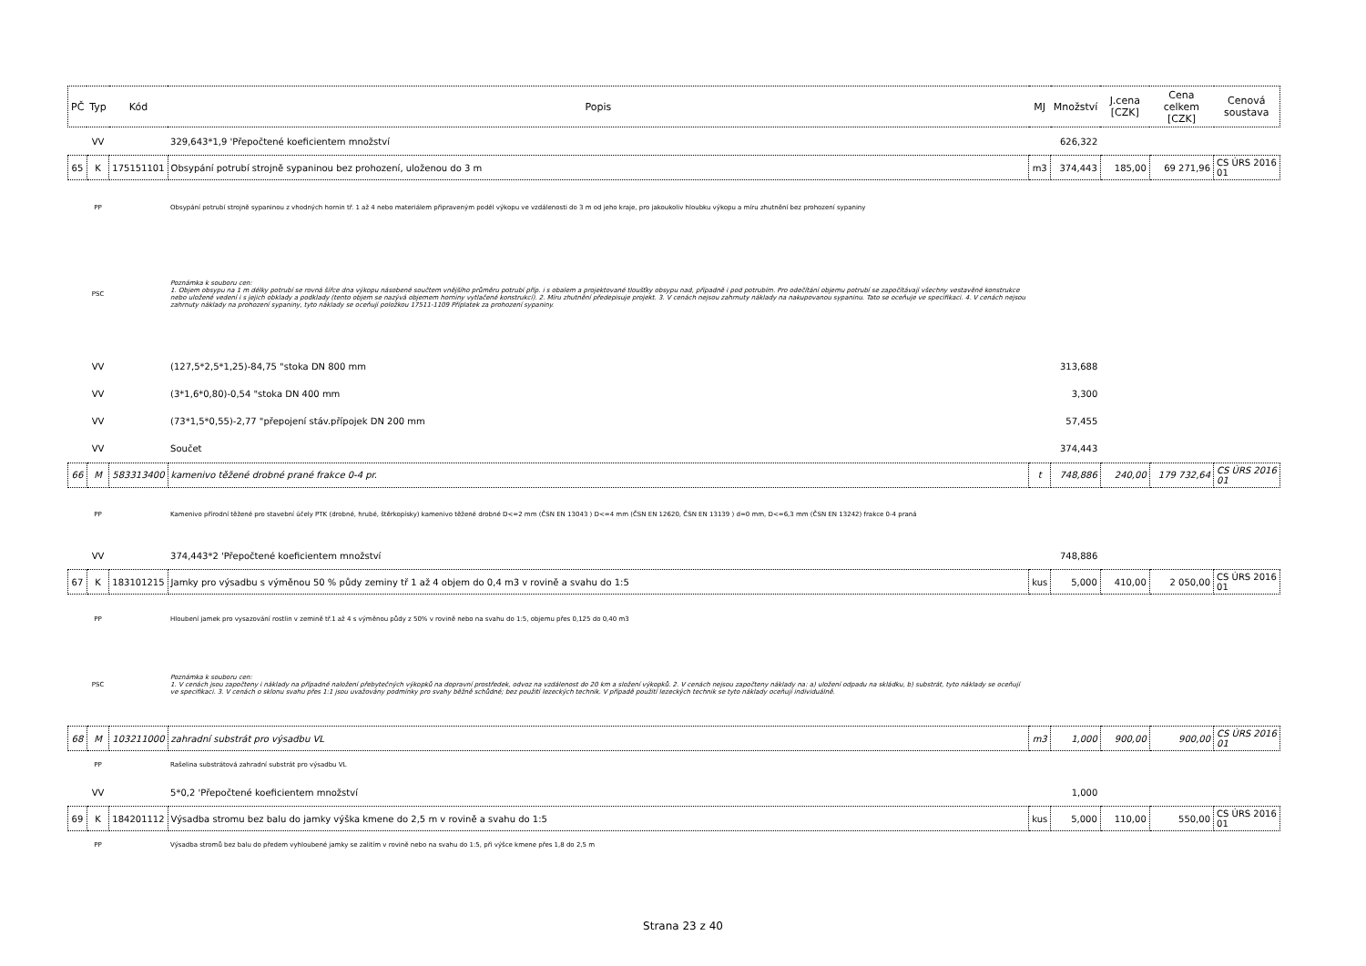| PČ | Typ | Kód | Popis | MJ | Množství | J.cena [CZK] | Cena celkem [CZK] | Cenová soustava |
| --- | --- | --- | --- | --- | --- | --- | --- | --- |
| | VV | | 329,643*1,9 'Přepočtené koeficientem množství | | 626,322 | | | |
| 65 | K | 175151101 | Obsypání potrubí strojně sypaninou bez prohození, uloženou do 3 m | m3 | 374,443 | 185,00 | 69 271,96 | CS ÚRS 2016 01 |
| | PP | | Obsypání potrubí strojně sypaninou z vhodných hornin tř. 1 až 4 nebo materiálem připraveným podél výkopu ve vzdálenosti do 3 m od jeho kraje, pro jakoukoliv hloubku výkopu a míru zhutnění bez prohození sypaniny | | | | | |
| | PSC | | Poznámka k souboru cen: 1. Objem obsypu na 1 m délky potrubí se rovná šířce dna výkopu násobené součtem vnějšího průměru potrubí příp. i s obalem a projektované tloušťky obsypu nad, případně i pod potrubím. Pro odečítání objemu potrubí se započítávají všechny vestavěné konstrukce nebo uložené vedení i s jejich obklady a podklady (tento objem se nazývá objemem horniny vytlačené konstrukcí). 2. Míru zhutnění předepisuje projekt. 3. V cenách nejsou zahrnuty náklady na nakupovanou sypaninu. Tato se oceňuje ve specifikaci. 4. V cenách nejsou zahrnuty náklady na prohození sypaniny, tyto náklady se oceňují položkou 17511-1109 Příplatek za prohození sypaniny. | | | | | |
| | VV | | (127,5*2,5*1,25)-84,75 "stoka DN 800 mm | | 313,688 | | | |
| | VV | | (3*1,6*0,80)-0,54 "stoka DN 400 mm | | 3,300 | | | |
| | VV | | (73*1,5*0,55)-2,77 "přepojení stáv.přípojek DN 200 mm | | 57,455 | | | |
| | VV | | Součet | | 374,443 | | | |
| 66 | M | 583313400 | kamenivo těžené drobné prané frakce 0-4 pr. | t | 748,886 | 240,00 | 179 732,64 | CS ÚRS 2016 01 |
| | PP | | Kamenivo přírodní těžené pro stavební účely PTK (drobné, hrubé, štěrkopísky) kamenivo těžené drobné D<=2 mm (ČSN EN 13043 ) D<=4 mm (ČSN EN 12620, ČSN EN 13139 ) d=0 mm, D<=6,3 mm (ČSN EN 13242) frakce 0-4 praná | | | | | |
| | VV | | 374,443*2 'Přepočtené koeficientem množství | | 748,886 | | | |
| 67 | K | 183101215 | Jamky pro výsadbu s výměnou 50 % půdy zeminy tř 1 až 4 objem do 0,4 m3 v rovině a svahu do 1:5 | kus | 5,000 | 410,00 | 2 050,00 | CS ÚRS 2016 01 |
| | PP | | Hloubení jamek pro vysazování rostlin v zemině tř.1 až 4 s výměnou půdy z 50% v rovině nebo na svahu do 1:5, objemu přes 0,125 do 0,40 m3 | | | | | |
| | PSC | | Poznámka k souboru cen: 1. V cenách jsou započteny i náklady na případné naložení přebytečných výkopků na dopravní prostředek, odvoz na vzdálenost do 20 km a složení výkopků. 2. V cenách nejsou započteny náklady na: a) uložení odpadu na skládku, b) substrát, tyto náklady se oceňují ve specifikaci. 3. V cenách o sklonu svahu přes 1:1 jsou uvažovány podmínky pro svahy běžně schůdné; bez použití lezeckých technik. V případě použití lezeckých technik se tyto náklady oceňují individuálně. | | | | | |
| 68 | M | 103211000 | zahradní substrát pro výsadbu VL | m3 | 1,000 | 900,00 | 900,00 | CS ÚRS 2016 01 |
| | PP | | Rašelina substrátová zahradní substrát pro výsadbu VL | | | | | |
| | VV | | 5*0,2 'Přepočtené koeficientem množství | | 1,000 | | | |
| 69 | K | 184201112 | Výsadba stromu bez balu do jamky výška kmene do 2,5 m v rovině a svahu do 1:5 | kus | 5,000 | 110,00 | 550,00 | CS ÚRS 2016 01 |
| | PP | | Výsadba stromů bez balu do předem vyhloubené jamky se zalitím v rovině nebo na svahu do 1:5, při výšce kmene přes 1,8 do 2,5 m | | | | | |
Strana 23 z 40